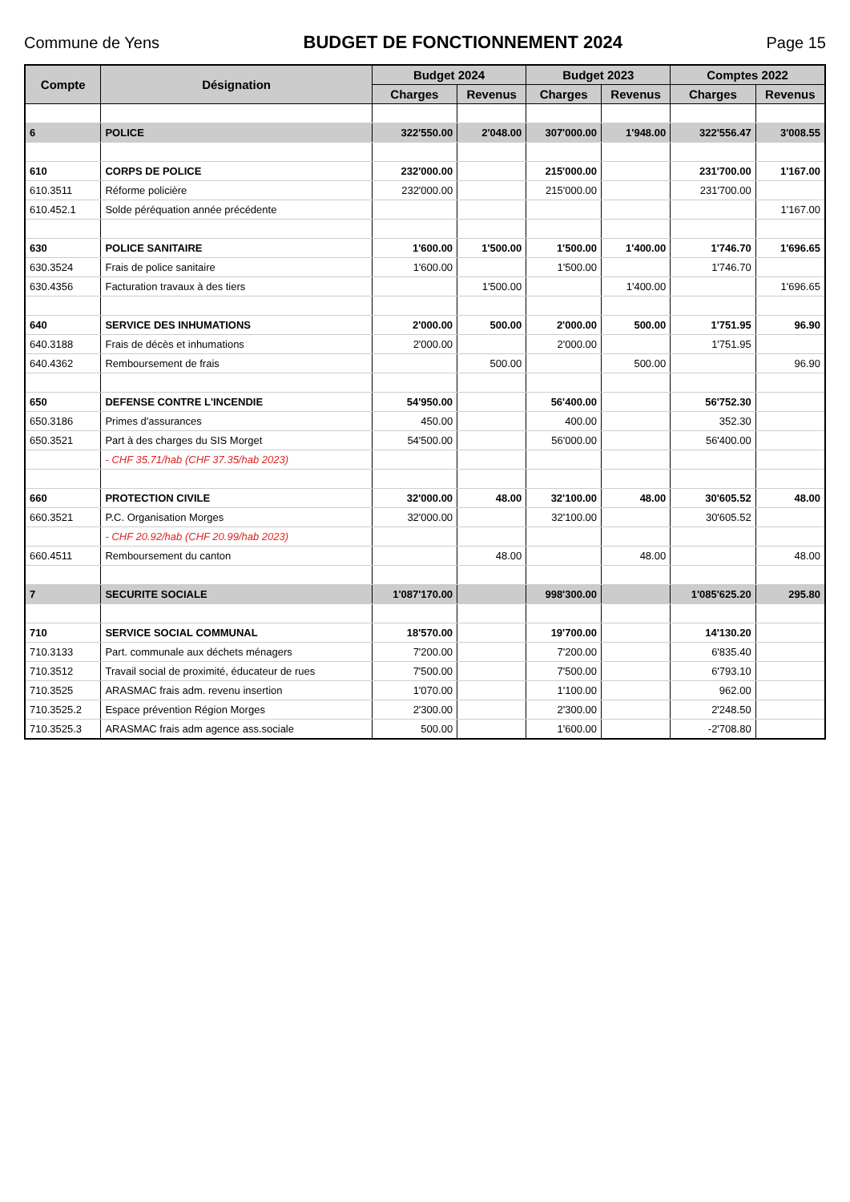Commune de Yens BUDGET DE FONCTIONNEMENT 2024 Page 15
| Compte | Désignation | Budget 2024 | | Budget 2023 | | Comptes 2022 | |
| --- | --- | --- | --- | --- | --- | --- | --- |
| | | Charges | Revenus | Charges | Revenus | Charges | Revenus |
| 6 | POLICE | 322'550.00 | 2'048.00 | 307'000.00 | 1'948.00 | 322'556.47 | 3'008.55 |
| 610 | CORPS DE POLICE | 232'000.00 | | 215'000.00 | | 231'700.00 | 1'167.00 |
| 610.3511 | Réforme policière | 232'000.00 | | 215'000.00 | | 231'700.00 | |
| 610.452.1 | Solde péréquation année précédente | | | | | | 1'167.00 |
| 630 | POLICE SANITAIRE | 1'600.00 | 1'500.00 | 1'500.00 | 1'400.00 | 1'746.70 | 1'696.65 |
| 630.3524 | Frais de police sanitaire | 1'600.00 | | 1'500.00 | | 1'746.70 | |
| 630.4356 | Facturation travaux à des tiers | | 1'500.00 | | 1'400.00 | | 1'696.65 |
| 640 | SERVICE DES INHUMATIONS | 2'000.00 | 500.00 | 2'000.00 | 500.00 | 1'751.95 | 96.90 |
| 640.3188 | Frais de décès et inhumations | 2'000.00 | | 2'000.00 | | 1'751.95 | |
| 640.4362 | Remboursement de frais | | 500.00 | | 500.00 | | 96.90 |
| 650 | DEFENSE CONTRE L'INCENDIE | 54'950.00 | | 56'400.00 | | 56'752.30 | |
| 650.3186 | Primes d'assurances | 450.00 | | 400.00 | | 352.30 | |
| 650.3521 | Part à des charges du SIS Morget | 54'500.00 | | 56'000.00 | | 56'400.00 | |
| | - CHF 35.71/hab (CHF 37.35/hab 2023) | | | | | | |
| 660 | PROTECTION CIVILE | 32'000.00 | 48.00 | 32'100.00 | 48.00 | 30'605.52 | 48.00 |
| 660.3521 | P.C. Organisation Morges | 32'000.00 | | 32'100.00 | | 30'605.52 | |
| | - CHF 20.92/hab (CHF 20.99/hab 2023) | | | | | | |
| 660.4511 | Remboursement du canton | | 48.00 | | 48.00 | | 48.00 |
| 7 | SECURITE SOCIALE | 1'087'170.00 | | 998'300.00 | | 1'085'625.20 | 295.80 |
| 710 | SERVICE SOCIAL COMMUNAL | 18'570.00 | | 19'700.00 | | 14'130.20 | |
| 710.3133 | Part. communale aux déchets ménagers | 7'200.00 | | 7'200.00 | | 6'835.40 | |
| 710.3512 | Travail social de proximité, éducateur de rues | 7'500.00 | | 7'500.00 | | 6'793.10 | |
| 710.3525 | ARASMAC frais adm. revenu insertion | 1'070.00 | | 1'100.00 | | 962.00 | |
| 710.3525.2 | Espace prévention Région Morges | 2'300.00 | | 2'300.00 | | 2'248.50 | |
| 710.3525.3 | ARASMAC frais adm agence ass.sociale | 500.00 | | 1'600.00 | | -2'708.80 | |